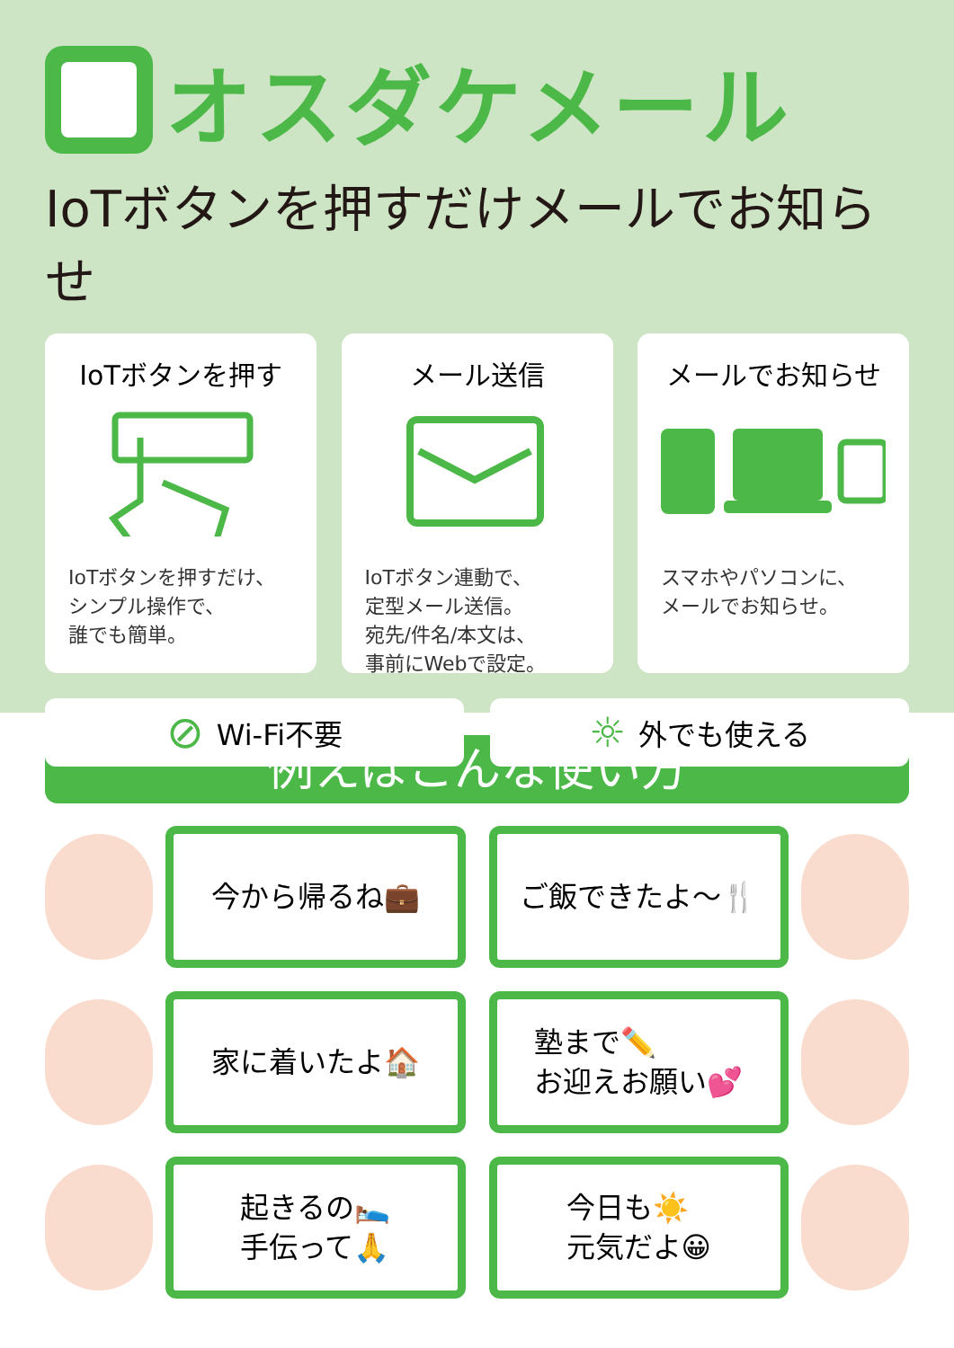オスダケメール
IoTボタンを押すだけメールでお知らせ
IoTボタンを押す
IoTボタンを押すだけ、
シンプル操作で、
誰でも簡単。
メール送信
IoTボタン連動で、
定型メール送信。
宛先/件名/本文は、
事前にWebで設定。
メールでお知らせ
スマホやパソコンに、
メールでお知らせ。
⊘ Wi-Fi不要
☼ 外でも使える
例えばこんな使い方
今から帰るね💼
ご飯できたよ〜🍴
家に着いたよ🏠
塾まで✏️
お迎えお願い💕
起きるの🛌
手伝って🙏
今日も☀️
元気だよ😀